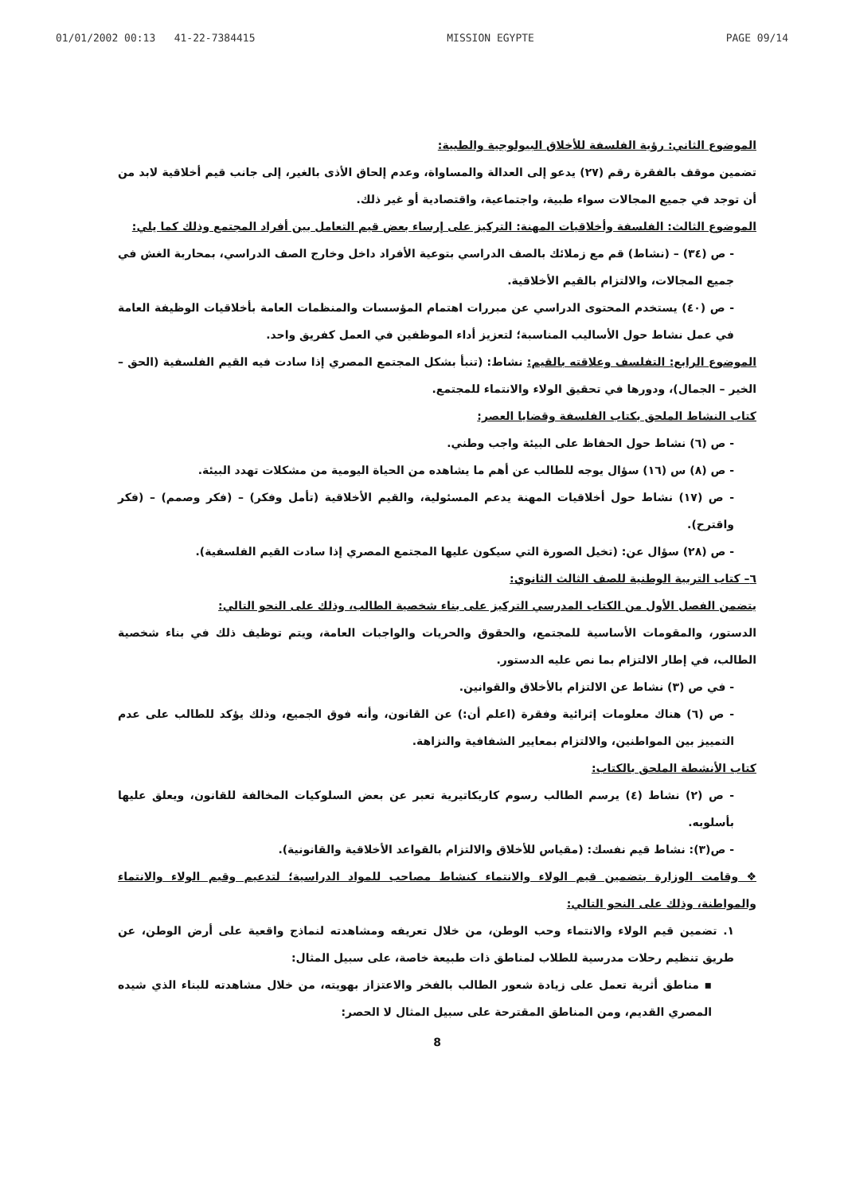01/01/2002 00:13 41-22-7384415 MISSION EGYPTE PAGE 09/14
الموضوع الثاني: رؤية الفلسفة للأخلاق البيولوجية والطبية:
تضمين موقف بالفقرة رقم (٢٧) يدعو إلى العدالة والمساواة، وعدم إلحاق الأذى بالغير، إلى جانب قيم أخلاقية لابد من أن توجد في جميع المجالات سواء طبية، واجتماعية، واقتصادية أو غير ذلك.
الموضوع الثالث: الفلسفة وأخلاقيات المهنة: التركيز على إرساء بعض قيم التعامل بين أفراد المجتمع وذلك كما يلي:
- ص (٣٤) – (نشاط) قم مع زملائك بالصف الدراسي بتوعية الأفراد داخل وخارج الصف الدراسي، بمحاربة الغش في جميع المجالات، والالتزام بالقيم الأخلاقية.
- ص (٤٠) يستخدم المحتوى الدراسي عن مبررات اهتمام المؤسسات والمنظمات العامة بأخلاقيات الوظيفة العامة في عمل نشاط حول الأساليب المناسبة؛ لتعزيز أداء الموظفين في العمل كفريق واحد.
الموضوع الرابع: التفلسف وعلاقته بالقيم: نشاط: (تنبأ بشكل المجتمع المصري إذا سادت فيه القيم الفلسفية (الحق – الخير – الجمال)، ودورها في تحقيق الولاء والانتماء للمجتمع.
كتاب النشاط الملحق بكتاب الفلسفة وقضايا العصر:
- ص (٦) نشاط حول الحفاظ على البيئة واجب وطني.
- ص (٨) س (١٦) سؤال يوجه للطالب عن أهم ما يشاهده من الحياة اليومية من مشكلات تهدد البيئة.
- ص (١٧) نشاط حول أخلاقيات المهنة يدعم المسئولية، والقيم الأخلاقية (تأمل وفكر) – (فكر وصمم) – (فكر واقترح).
- ص (٢٨) سؤال عن: (تخيل الصورة التي سيكون عليها المجتمع المصري إذا سادت القيم الفلسفية).
٦– كتاب التربية الوطنية للصف الثالث الثانوي:
يتضمن الفصل الأول من الكتاب المدرسي التركيز على بناء شخصية الطالب، وذلك على النحو التالي:
الدستور، والمقومات الأساسية للمجتمع، والحقوق والحريات والواجبات العامة، ويتم توظيف ذلك في بناء شخصية الطالب، في إطار الالتزام بما نص عليه الدستور.
- في ص (٣) نشاط عن الالتزام بالأخلاق والقوانين.
- ص (٦) هناك معلومات إثرائية وفقرة (اعلم أن:) عن القانون، وأنه فوق الجميع، وذلك يؤكد للطالب على عدم التمييز بين المواطنين، والالتزام بمعايير الشفافية والنزاهة.
كتاب الأنشطة الملحق بالكتاب:
- ص (٢) نشاط (٤) يرسم الطالب رسوم كاريكاتيرية تعبر عن بعض السلوكيات المخالفة للقانون، ويعلق عليها بأسلوبه.
- ص(٣): نشاط قيم نفسك: (مقياس للأخلاق والالتزام بالقواعد الأخلاقية والقانونية).
❖ وقامت الوزارة بتضمين قيم الولاء والانتماء كنشاط مصاحب للمواد الدراسية؛ لتدعيم وقيم الولاء والانتماء والمواطنة، وذلك على النحو التالي:
١. تضمين قيم الولاء والانتماء وحب الوطن، من خلال تعريفه ومشاهدته لنماذج واقعية على أرض الوطن، عن طريق تنظيم رحلات مدرسية للطلاب لمناطق ذات طبيعة خاصة، على سبيل المثال:
▪ مناطق أثرية تعمل على زيادة شعور الطالب بالفخر والاعتزاز بهويته، من خلال مشاهدته للبناء الذي شيده المصري القديم، ومن المناطق المقترحة على سبيل المثال لا الحصر:
8